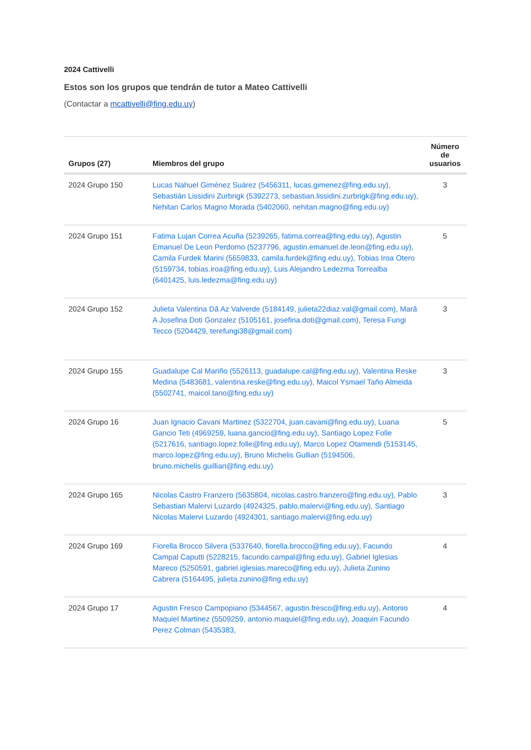2024 Cattivelli
Estos son los grupos que tendrán de tutor a Mateo Cattivelli
(Contactar a mcattivelli@fing.edu.uy)
| Grupos (27) | Miembros del grupo | Número de usuarios |
| --- | --- | --- |
| 2024 Grupo 150 | Lucas Nahuel Giménez Suárez (5456311, lucas.gimenez@fing.edu.uy), Sebastián Lissidini Zurbrigk (5392273, sebastian.lissidini.zurbrigk@fing.edu.uy), Nehitan Carlos Magno Morada (5402060, nehitan.magno@fing.edu.uy) | 3 |
| 2024 Grupo 151 | Fatima Lujan Correa Acuña (5239265, fatima.correa@fing.edu.uy), Agustin Emanuel De Leon Perdomo (5237796, agustin.emanuel.de.leon@fing.edu.uy), Camila Furdek Marini (5659833, camila.furdek@fing.edu.uy), Tobias Iroa Otero (5159734, tobias.iroa@fing.edu.uy), Luis Alejandro Ledezma Torrealba (6401425, luis.ledezma@fing.edu.uy) | 5 |
| 2024 Grupo 152 | Julieta Valentina Dã Az Valverde (5184149, julieta22diaz.val@gmail.com), Marã A Josefina Doti Gonzalez (5105161, josefina.doti@gmail.com), Teresa Fungi Tecco (5204429, terefungi38@gmail.com) | 3 |
| 2024 Grupo 155 | Guadalupe Cal Mariño (5526113, guadalupe.cal@fing.edu.uy), Valentina Reske Medina (5483681, valentina.reske@fing.edu.uy), Maicol Ysmael Taño Almeida (5502741, maicol.tano@fing.edu.uy) | 3 |
| 2024 Grupo 16 | Juan Ignacio Cavani Martinez (5322704, juan.cavani@fing.edu.uy), Luana Gancio Teti (4969259, luana.gancio@fing.edu.uy), Santiago Lopez Folle (5217616, santiago.lopez.folle@fing.edu.uy), Marco Lopez Otamendi (5153145, marco.lopez@fing.edu.uy), Bruno Michelis Gullian (5194506, bruno.michelis.guillian@fing.edu.uy) | 5 |
| 2024 Grupo 165 | Nicolas Castro Franzero (5635804, nicolas.castro.franzero@fing.edu.uy), Pablo Sebastian Malervi Luzardo (4924325, pablo.malervi@fing.edu.uy), Santiago Nicolas Malervi Luzardo (4924301, santiago.malervi@fing.edu.uy) | 3 |
| 2024 Grupo 169 | Fiorella Brocco Silvera (5337640, fiorella.brocco@fing.edu.uy), Facundo Campal Caputti (5228215, facundo.campal@fing.edu.uy), Gabriel Iglesias Mareco (5250591, gabriel.iglesias.mareco@fing.edu.uy), Julieta Zunino Cabrera (5164495, julieta.zunino@fing.edu.uy) | 4 |
| 2024 Grupo 17 | Agustin Fresco Campopiano (5344567, agustin.fresco@fing.edu.uy), Antonio Maquiel Martinez (5509259, antonio.maquiel@fing.edu.uy), Joaquin Facundo Perez Colman (5435383, | 4 |